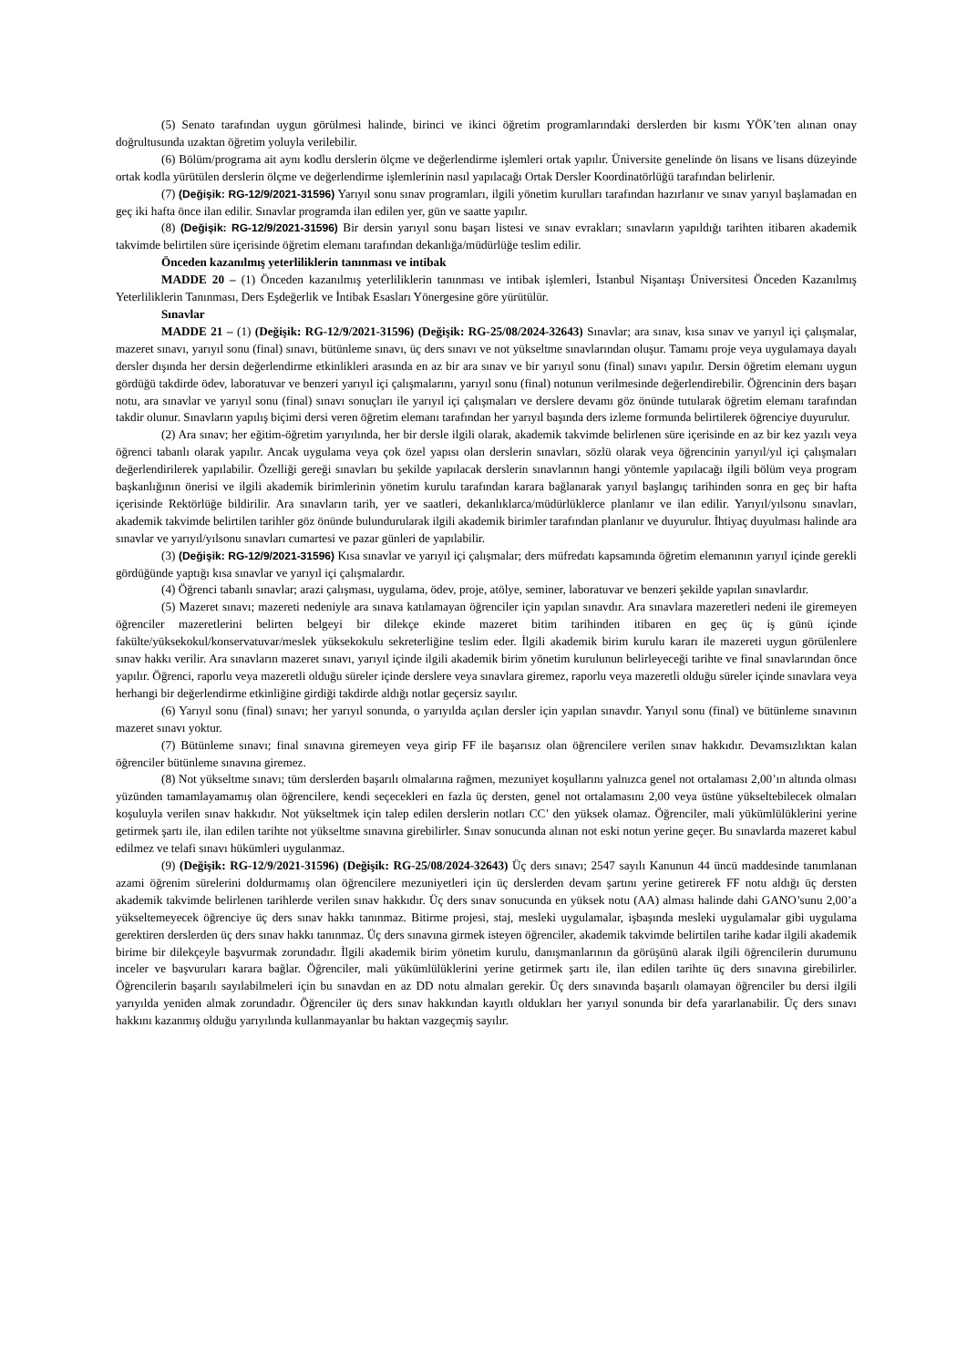(5) Senato tarafından uygun görülmesi halinde, birinci ve ikinci öğretim programlarındaki derslerden bir kısmı YÖK’ten alınan onay doğrultusunda uzaktan öğretim yoluyla verilebilir.
(6) Bölüm/programa ait aynı kodlu derslerin ölçme ve değerlendirme işlemleri ortak yapılır. Üniversite genelinde ön lisans ve lisans düzeyinde ortak kodla yürütülen derslerin ölçme ve değerlendirme işlemlerinin nasıl yapılacağı Ortak Dersler Koordinatörlüğü tarafından belirlenir.
(7) (Değişik: RG-12/9/2021-31596) Yarıyıl sonu sınav programları, ilgili yönetim kurulları tarafından hazırlanır ve sınav yarıyıl başlamadan en geç iki hafta önce ilan edilir. Sınavlar programda ilan edilen yer, gün ve saatte yapılır.
(8) (Değişik: RG-12/9/2021-31596) Bir dersin yarıyıl sonu başarı listesi ve sınav evrakları; sınavların yapıldığı tarihten itibaren akademik takvimde belirtilen süre içerisinde öğretim elemanı tarafından dekanlığa/müdürlüğe teslim edilir.
Önceden kazanılmış yeterliliklerin tanınması ve intibak
MADDE 20 – (1) Önceden kazanılmış yeterliliklerin tanınması ve intibak işlemleri, İstanbul Nişantaşı Üniversitesi Önceden Kazanılmış Yeterliliklerin Tanınması, Ders Eşdeğerlik ve İntibak Esasları Yönergesine göre yürütülür.
Sınavlar
MADDE 21 – (1) (Değişik: RG-12/9/2021-31596) (Değişik: RG-25/08/2024-32643) Sınavlar; ara sınav, kısa sınav ve yarıyıl içi çalışmalar, mazeret sınavı, yarıyıl sonu (final) sınavı, bütünleme sınavı, üç ders sınavı ve not yükseltme sınavlarından oluşur. Tamamı proje veya uygulamaya dayalı dersler dışında her dersin değerlendirme etkinlikleri arasında en az bir ara sınav ve bir yarıyıl sonu (final) sınavı yapılır. Dersin öğretim elemanı uygun gördüğü takdirde ödev, laboratuvar ve benzeri yarıyıl içi çalışmalarını, yarıyıl sonu (final) notunun verilmesinde değerlendirebilir. Öğrencinin ders başarı notu, ara sınavlar ve yarıyıl sonu (final) sınavı sonuçları ile yarıyıl içi çalışmaları ve derslere devamı göz önünde tutularak öğretim elemanı tarafından takdir olunur. Sınavların yapılış biçimi dersi veren öğretim elemanı tarafından her yarıyıl başında ders izleme formunda belirtilerek öğrenciye duyurulur.
(2) Ara sınav; her eğitim-öğretim yarıyılında, her bir dersle ilgili olarak, akademik takvimde belirlenen süre içerisinde en az bir kez yazılı veya öğrenci tabanlı olarak yapılır. Ancak uygulama veya çok özel yapısı olan derslerin sınavları, sözlü olarak veya öğrencinin yarıyıl/yıl içi çalışmaları değerlendirilerek yapılabilir. Özelliği gereği sınavları bu şekilde yapılacak derslerin sınavlarının hangi yöntemle yapılacağı ilgili bölüm veya program başkanlığının önerisi ve ilgili akademik birimlerinin yönetim kurulu tarafından karara bağlanarak yarıyıl başlangıç tarihinden sonra en geç bir hafta içerisinde Rektörlüğe bildirilir. Ara sınavların tarih, yer ve saatleri, dekanlıklarca/müdürlüklerce planlanır ve ilan edilir. Yarıyıl/yılsonu sınavları, akademik takvimde belirtilen tarihler göz önünde bulundurularak ilgili akademik birimler tarafından planlanır ve duyurulur. İhtiyaç duyulması halinde ara sınavlar ve yarıyıl/yılsonu sınavları cumartesi ve pazar günleri de yapılabilir.
(3) (Değişik: RG-12/9/2021-31596) Kısa sınavlar ve yarıyıl içi çalışmalar; ders müfredatı kapsamında öğretim elemanının yarıyıl içinde gerekli gördüğünde yaptığı kısa sınavlar ve yarıyıl içi çalışmalardır.
(4) Öğrenci tabanlı sınavlar; arazi çalışması, uygulama, ödev, proje, atölye, seminer, laboratuvar ve benzeri şekilde yapılan sınavlardır.
(5) Mazeret sınavı; mazereti nedeniyle ara sınava katılamayan öğrenciler için yapılan sınavdır. Ara sınavlara mazeretleri nedeni ile giremeyen öğrenciler mazeretlerini belirten belgeyi bir dilekçe ekinde mazeret bitim tarihinden itibaren en geç üç iş günü içinde fakülte/yüksekokul/konservatuvar/meslek yüksekokulu sekreterliğine teslim eder. İlgili akademik birim kurulu kararı ile mazereti uygun görülenlere sınav hakkı verilir. Ara sınavların mazeret sınavı, yarıyıl içinde ilgili akademik birim yönetim kurulunun belirleyeceği tarihte ve final sınavlarından önce yapılır. Öğrenci, raporlu veya mazeretli olduğu süreler içinde derslere veya sınavlara giremez, raporlu veya mazeretli olduğu süreler içinde sınavlara veya herhangi bir değerlendirme etkinliğine girdiği takdirde aldığı notlar geçersiz sayılır.
(6) Yarıyıl sonu (final) sınavı; her yarıyıl sonunda, o yarıyılda açılan dersler için yapılan sınavdır. Yarıyıl sonu (final) ve bütünleme sınavının mazeret sınavı yoktur.
(7) Bütünleme sınavı; final sınavına giremeyen veya girip FF ile başarısız olan öğrencilere verilen sınav hakkıdır. Devamsızlıktan kalan öğrenciler bütünleme sınavına giremez.
(8) Not yükseltme sınavı; tüm derslerden başarılı olmalarına rağmen, mezuniyet koşullarını yalnızca genel not ortalaması 2,00’ın altında olması yüzünden tamamlayamamış olan öğrencilere, kendi seçecekleri en fazla üç dersten, genel not ortalamasını 2,00 veya üstüne yükseltebilecek olmaları koşuluyla verilen sınav hakkıdır. Not yükseltmek için talep edilen derslerin notları CC’ den yüksek olamaz. Öğrenciler, mali yükümlülüklerini yerine getirmek şartı ile, ilan edilen tarihte not yükseltme sınavına girebilirler. Sınav sonucunda alınan not eski notun yerine geçer. Bu sınavlarda mazeret kabul edilmez ve telafi sınavı hükümleri uygulanmaz.
(9) (Değişik: RG-12/9/2021-31596) (Değişik: RG-25/08/2024-32643) Üç ders sınavı; 2547 sayılı Kanunun 44 üncü maddesinde tanımlanan azami öğrenim sürelerini doldurmamış olan öğrencilere mezuniyetleri için üç derslerden devam şartını yerine getirerek FF notu aldığı üç dersten akademik takvimde belirlenen tarihlerde verilen sınav hakkıdır. Üç ders sınav sonucunda en yüksek notu (AA) alması halinde dahi GANO’sunu 2,00’a yükseltemeyecek öğrenciye üç ders sınav hakkı tanınmaz. Bitirme projesi, staj, mesleki uygulamalar, işbaşında mesleki uygulamalar gibi uygulama gerektiren derslerden üç ders sınav hakkı tanınmaz. Üç ders sınavına girmek isteyen öğrenciler, akademik takvimde belirtilen tarihe kadar ilgili akademik birime bir dilekçeyle başvurmak zorundadır. İlgili akademik birim yönetim kurulu, danışmanlarının da görüşünü alarak ilgili öğrencilerin durumunu inceler ve başvuruları karara bağlar. Öğrenciler, mali yükümlülüklerini yerine getirmek şartı ile, ilan edilen tarihte üç ders sınavına girebilirler. Öğrencilerin başarılı sayılabilmeleri için bu sınavdan en az DD notu almaları gerekir. Üç ders sınavında başarılı olamayan öğrenciler bu dersi ilgili yarıyılda yeniden almak zorundadır. Öğrenciler üç ders sınav hakkından kayıtlı oldukları her yarıyıl sonunda bir defa yararlanabilir. Üç ders sınavı hakkını kazanmış olduğu yarıyılında kullanmayanlar bu haktan vazgeçmiş sayılır.